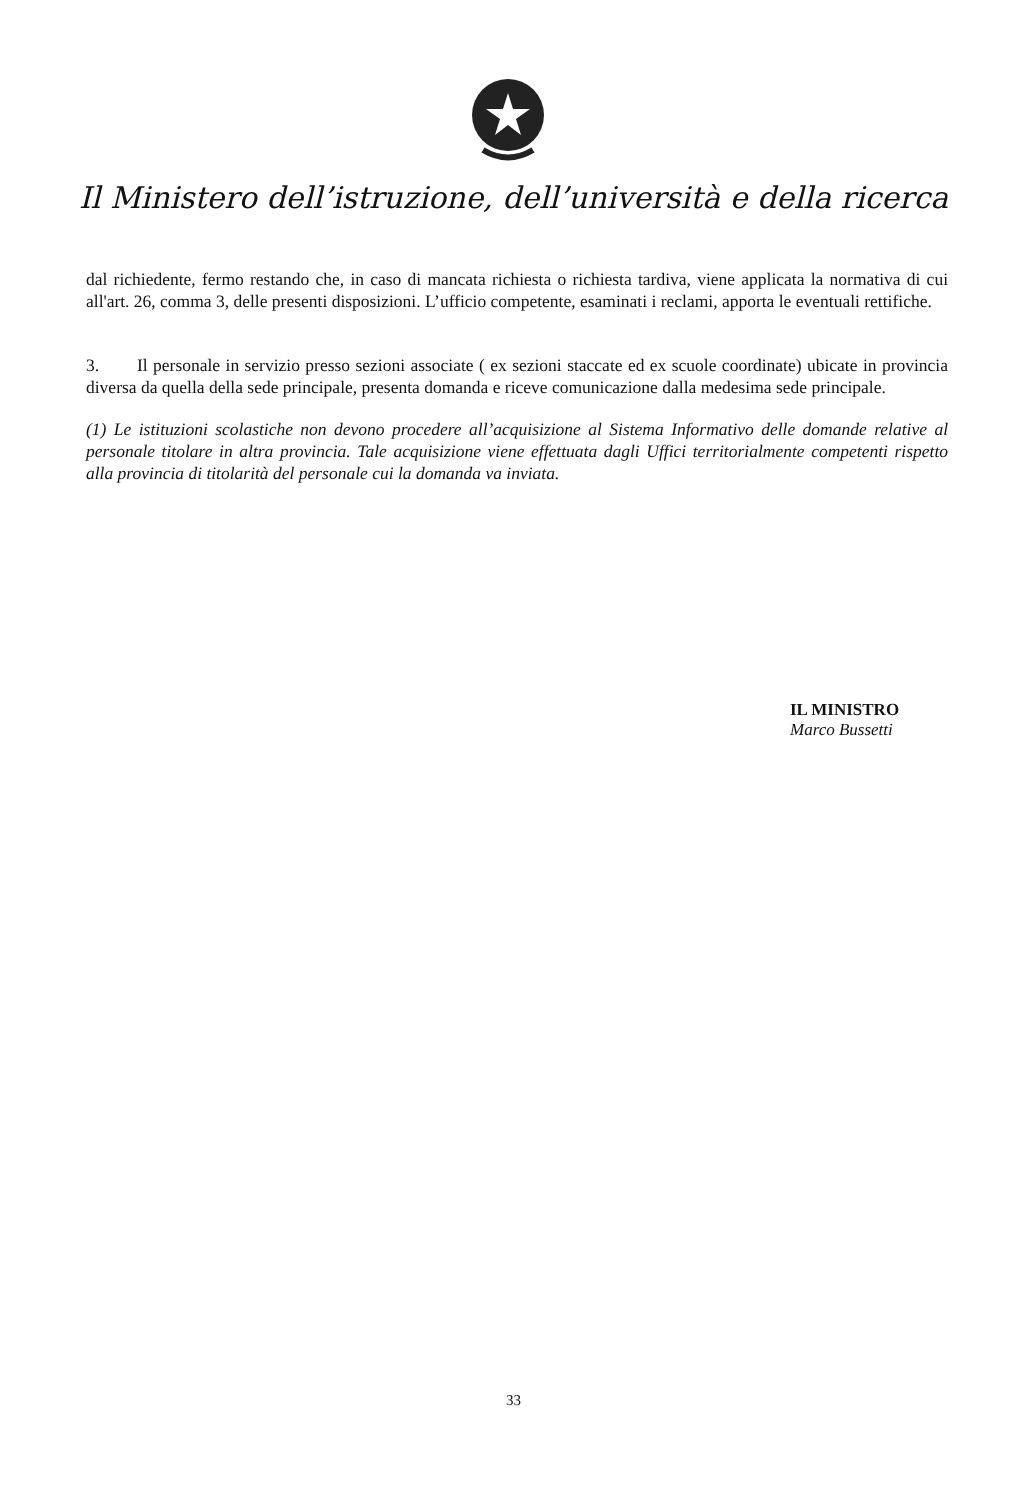Il Ministero dell’istruzione, dell’università e della ricerca
dal richiedente, fermo restando che, in caso di mancata richiesta o richiesta tardiva, viene applicata la normativa di cui all'art. 26, comma 3, delle presenti disposizioni. L’ufficio competente, esaminati i reclami, apporta le eventuali rettifiche.
3. Il personale in servizio presso sezioni associate ( ex sezioni staccate ed ex scuole coordinate) ubicate in provincia diversa da quella della sede principale, presenta domanda e riceve comunicazione dalla medesima sede principale.
(1) Le istituzioni scolastiche non devono procedere all’acquisizione al Sistema Informativo delle domande relative al personale titolare in altra provincia. Tale acquisizione viene effettuata dagli Uffici territorialmente competenti rispetto alla provincia di titolarità del personale cui la domanda va inviata.
IL MINISTRO
Marco Bussetti
33